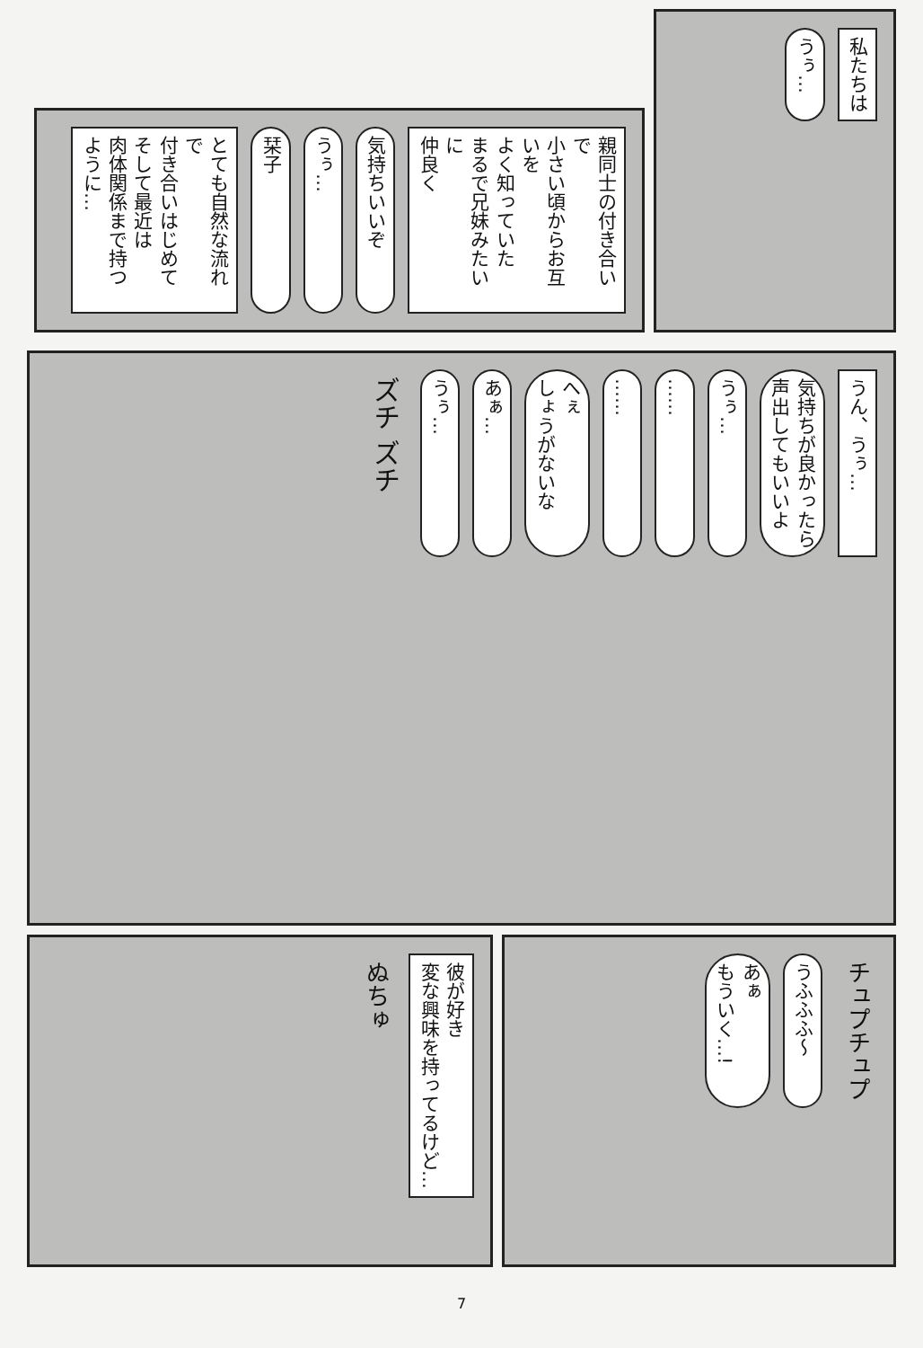私たちは
うぅ…
親同士の付き合いで
小さい頃からお互いを
よく知っていた
まるで兄妹みたいに
仲良く
気持ちいいぞ
うぅ…
栞子
とても自然な流れで
付き合いはじめて
そして最近は
肉体関係まで持つように…
うん、うぅ…
気持ちが良かったら
声出してもいいよ
うぅ…
……
……
へぇ
しょうがないな
あぁ…
うぅ…
ズチ ズチ
チュプチュプ
うふふふ〜
あぁ
もういく…!
彼が好き
変な興味を持ってるけど…
ぬちゅ
7